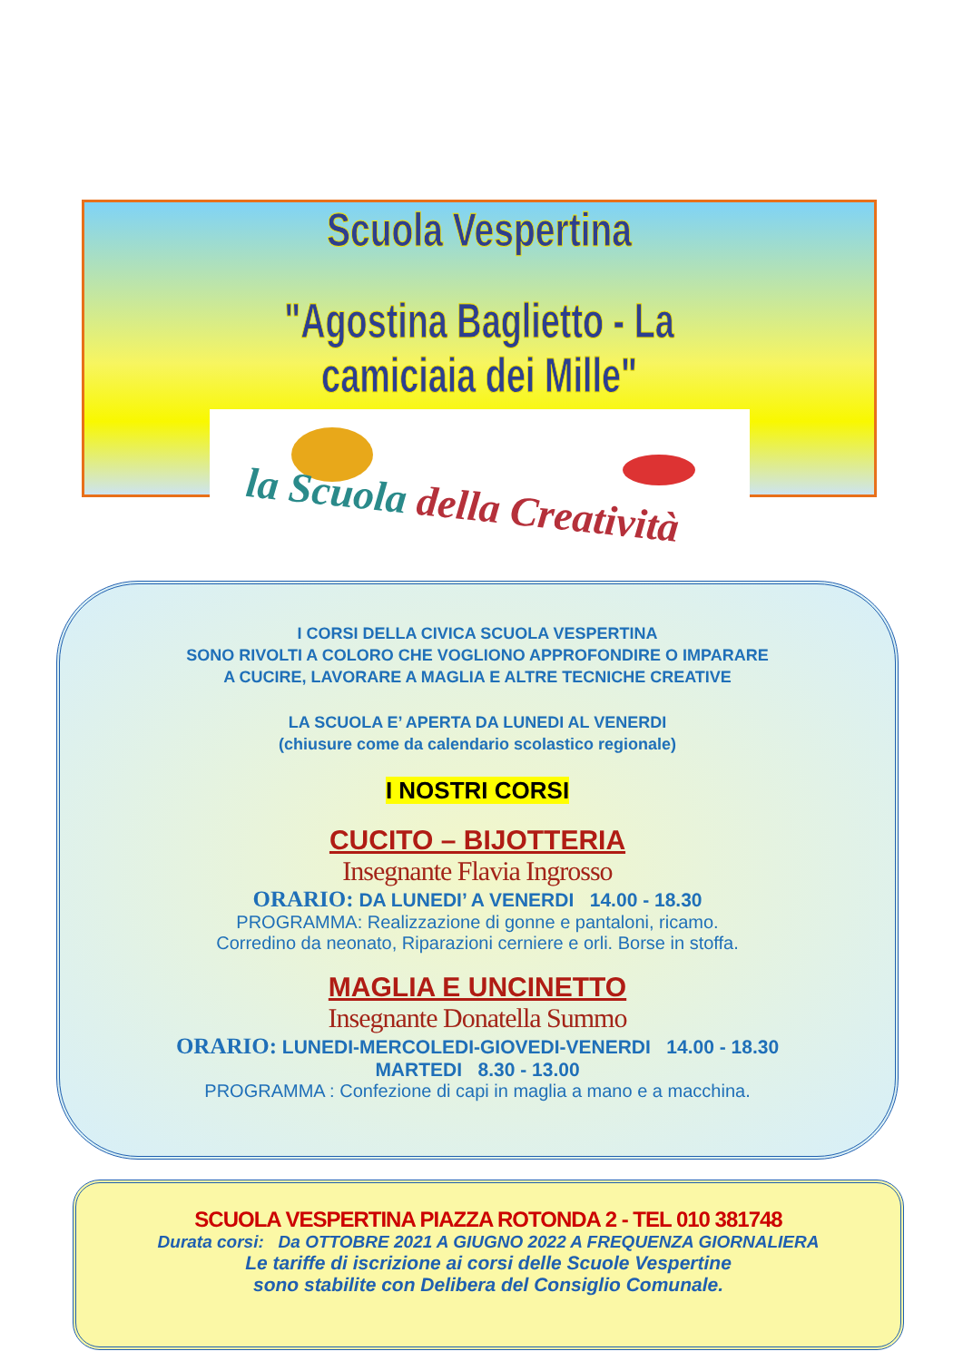Scuola Vespertina
"Agostina Baglietto - La camiciaia dei Mille"
la Scuola della Creatività
I CORSI DELLA CIVICA SCUOLA VESPERTINA
SONO RIVOLTI A COLORO CHE VOGLIONO APPROFONDIRE O IMPARARE
A CUCIRE, LAVORARE A MAGLIA E ALTRE TECNICHE CREATIVE
LA SCUOLA E’ APERTA DA LUNEDI AL VENERDI
(chiusure come da calendario scolastico regionale)
I NOSTRI CORSI
CUCITO – BIJOTTERIA
Insegnante Flavia Ingrosso
ORARIO: DA LUNEDI’ A VENERDI 14.00 - 18.30
PROGRAMMA: Realizzazione di gonne e pantaloni, ricamo.
Corredino da neonato, Riparazioni cerniere e orli. Borse in stoffa.
MAGLIA E UNCINETTO
Insegnante Donatella Summo
ORARIO: LUNEDI-MERCOLEDI-GIOVEDI-VENERDI 14.00 - 18.30
MARTEDI 8.30 - 13.00
PROGRAMMA : Confezione di capi in maglia a mano e a macchina.
SCUOLA VESPERTINA PIAZZA ROTONDA 2 - TEL 010 381748
Durata corsi: Da OTTOBRE 2021 A GIUGNO 2022 A FREQUENZA GIORNALIERA
Le tariffe di iscrizione ai corsi delle Scuole Vespertine
sono stabilite con Delibera del Consiglio Comunale.